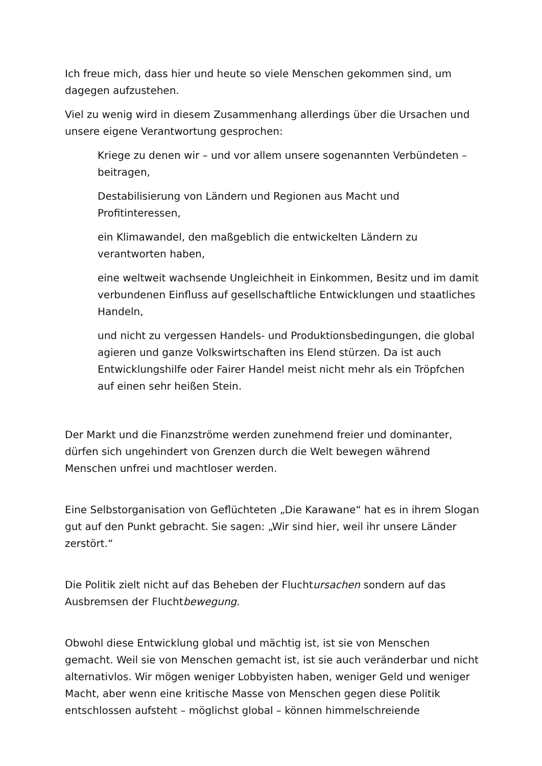Ich freue mich, dass hier und heute so viele Menschen gekommen sind, um dagegen aufzustehen.
Viel zu wenig wird in diesem Zusammenhang allerdings über die Ursachen und unsere eigene Verantwortung gesprochen:
Kriege zu denen wir – und vor allem unsere sogenannten Verbündeten – beitragen,
Destabilisierung von Ländern und Regionen aus Macht und Profitinteressen,
ein Klimawandel, den maßgeblich die entwickelten Ländern zu verantworten haben,
eine weltweit wachsende Ungleichheit in Einkommen, Besitz und im damit verbundenen Einfluss auf gesellschaftliche Entwicklungen und staatliches Handeln,
und nicht zu vergessen Handels- und Produktionsbedingungen, die global agieren und ganze Volkswirtschaften ins Elend stürzen. Da ist auch Entwicklungshilfe oder Fairer Handel meist nicht mehr als ein Tröpfchen auf einen sehr heißen Stein.
Der Markt und die Finanzströme werden zunehmend freier und dominanter, dürfen sich ungehindert von Grenzen durch die Welt bewegen während Menschen unfrei und machtloser werden.
Eine Selbstorganisation von Geflüchteten „Die Karawane“ hat es in ihrem Slogan gut auf den Punkt gebracht. Sie sagen: „Wir sind hier, weil ihr unsere Länder zerstört.“
Die Politik zielt nicht auf das Beheben der Fluchtursachen sondern auf das Ausbremsen der Fluchtbewegung.
Obwohl diese Entwicklung global und mächtig ist, ist sie von Menschen gemacht. Weil sie von Menschen gemacht ist, ist sie auch veränderbar und nicht alternativlos. Wir mögen weniger Lobbyisten haben, weniger Geld und weniger Macht, aber wenn eine kritische Masse von Menschen gegen diese Politik entschlossen aufsteht – möglichst global – können himmelschreiende